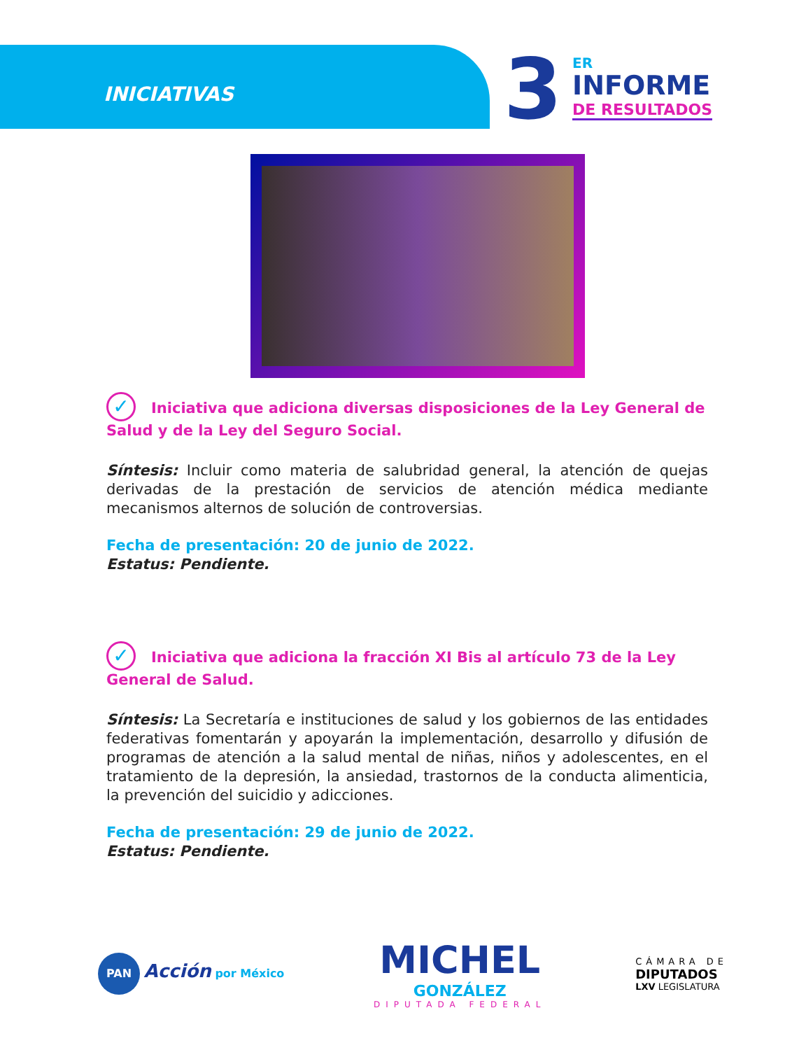INICIATIVAS
3 ER
INFORME
DE RESULTADOS
✓ Iniciativa que adiciona diversas disposiciones de la Ley General de Salud y de la Ley del Seguro Social.
Síntesis: Incluir como materia de salubridad general, la atención de quejas derivadas de la prestación de servicios de atención médica mediante mecanismos alternos de solución de controversias.
Fecha de presentación: 20 de junio de 2022.
Estatus: Pendiente.
✓ Iniciativa que adiciona la fracción XI Bis al artículo 73 de la Ley General de Salud.
Síntesis: La Secretaría e instituciones de salud y los gobiernos de las entidades federativas fomentarán y apoyarán la implementación, desarrollo y difusión de programas de atención a la salud mental de niñas, niños y adolescentes, en el tratamiento de la depresión, la ansiedad, trastornos de la conducta alimenticia, la prevención del suicidio y adicciones.
Fecha de presentación: 29 de junio de 2022.
Estatus: Pendiente.
PAN Acción por México
MICHEL
GONZÁLEZ
DIPUTADA FEDERAL
CÁMARA DE
DIPUTADOS
LXV LEGISLATURA